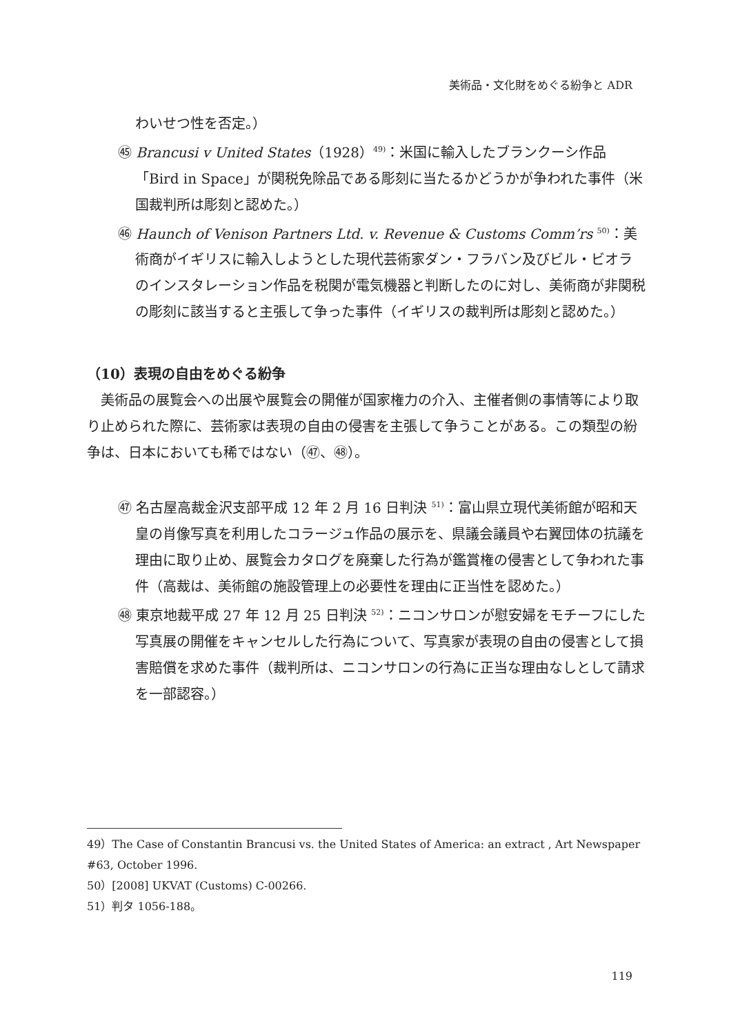美術品・文化財をめぐる紛争と ADR
わいせつ性を否定。）
㊺ Brancusi v United States（1928）<sup>49)</sup>：米国に輸入したブランクーシ作品「Bird in Space」が関税免除品である彫刻に当たるかどうかが争われた事件（米国裁判所は彫刻と認めた。）
㊻ Haunch of Venison Partners Ltd. v. Revenue & Customs Comm’rs <sup>50)</sup>：美術商がイギリスに輸入しようとした現代芸術家ダン・フラバン及びビル・ビオラのインスタレーション作品を税関が電気機器と判断したのに対し、美術商が非関税の彫刻に該当すると主張して争った事件（イギリスの裁判所は彫刻と認めた。）
（10）表現の自由をめぐる紛争
美術品の展覧会への出展や展覧会の開催が国家権力の介入、主催者側の事情等により取り止められた際に、芸術家は表現の自由の侵害を主張して争うことがある。この類型の紛争は、日本においても稀ではない（㊼、㊽）。
㊼ 名古屋高裁金沢支部平成 12 年 2 月 16 日判決 <sup>51)</sup>：富山県立現代美術館が昭和天皇の肖像写真を利用したコラージュ作品の展示を、県議会議員や右翼団体の抗議を理由に取り止め、展覧会カタログを廃棄した行為が鑑賞権の侵害として争われた事件（高裁は、美術館の施設管理上の必要性を理由に正当性を認めた。）
㊽ 東京地裁平成 27 年 12 月 25 日判決 <sup>52)</sup>：ニコンサロンが慰安婦をモチーフにした写真展の開催をキャンセルした行為について、写真家が表現の自由の侵害として損害賠償を求めた事件（裁判所は、ニコンサロンの行為に正当な理由なしとして請求を一部認容。）
49）The Case of Constantin Brancusi vs. the United States of America: an extract , Art Newspaper #63, October 1996.
50）[2008] UKVAT (Customs) C-00266.
51）判タ 1056-188。
119